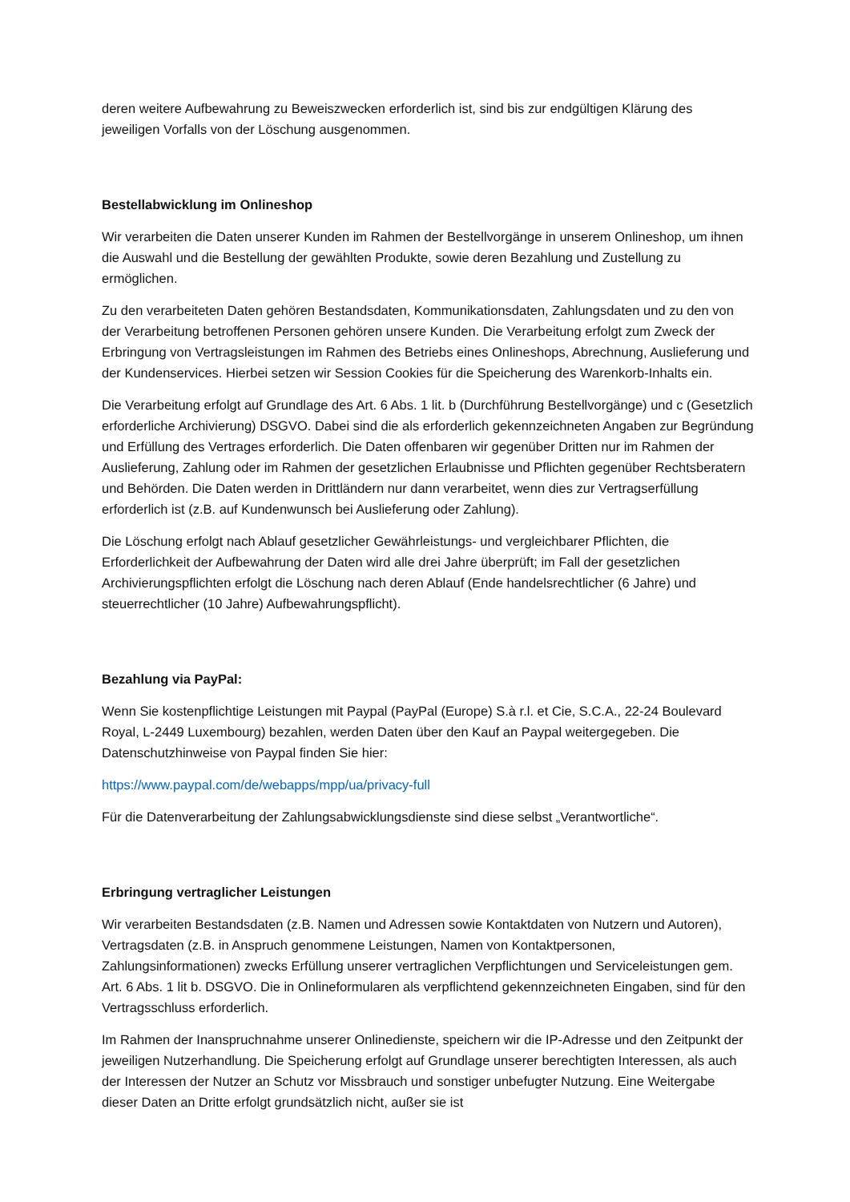deren weitere Aufbewahrung zu Beweiszwecken erforderlich ist, sind bis zur endgültigen Klärung des jeweiligen Vorfalls von der Löschung ausgenommen.
Bestellabwicklung im Onlineshop
Wir verarbeiten die Daten unserer Kunden im Rahmen der Bestellvorgänge in unserem Onlineshop, um ihnen die Auswahl und die Bestellung der gewählten Produkte, sowie deren Bezahlung und Zustellung zu ermöglichen.
Zu den verarbeiteten Daten gehören Bestandsdaten, Kommunikationsdaten, Zahlungsdaten und zu den von der Verarbeitung betroffenen Personen gehören unsere Kunden. Die Verarbeitung erfolgt zum Zweck der Erbringung von Vertragsleistungen im Rahmen des Betriebs eines Onlineshops, Abrechnung, Auslieferung und der Kundenservices. Hierbei setzen wir Session Cookies für die Speicherung des Warenkorb-Inhalts ein.
Die Verarbeitung erfolgt auf Grundlage des Art. 6 Abs. 1 lit. b (Durchführung Bestellvorgänge) und c (Gesetzlich erforderliche Archivierung) DSGVO. Dabei sind die als erforderlich gekennzeichneten Angaben zur Begründung und Erfüllung des Vertrages erforderlich. Die Daten offenbaren wir gegenüber Dritten nur im Rahmen der Auslieferung, Zahlung oder im Rahmen der gesetzlichen Erlaubnisse und Pflichten gegenüber Rechtsberatern und Behörden. Die Daten werden in Drittländern nur dann verarbeitet, wenn dies zur Vertragserfüllung erforderlich ist (z.B. auf Kundenwunsch bei Auslieferung oder Zahlung).
Die Löschung erfolgt nach Ablauf gesetzlicher Gewährleistungs- und vergleichbarer Pflichten, die Erforderlichkeit der Aufbewahrung der Daten wird alle drei Jahre überprüft; im Fall der gesetzlichen Archivierungspflichten erfolgt die Löschung nach deren Ablauf (Ende handelsrechtlicher (6 Jahre) und steuerrechtlicher (10 Jahre) Aufbewahrungspflicht).
Bezahlung via PayPal:
Wenn Sie kostenpflichtige Leistungen mit Paypal (PayPal (Europe) S.à r.l. et Cie, S.C.A., 22-24 Boulevard Royal, L-2449 Luxembourg) bezahlen, werden Daten über den Kauf an Paypal weitergegeben. Die Datenschutzhinweise von Paypal finden Sie hier:
https://www.paypal.com/de/webapps/mpp/ua/privacy-full
Für die Datenverarbeitung der Zahlungsabwicklungsdienste sind diese selbst „Verantwortliche“.
Erbringung vertraglicher Leistungen
Wir verarbeiten Bestandsdaten (z.B. Namen und Adressen sowie Kontaktdaten von Nutzern und Autoren), Vertragsdaten (z.B. in Anspruch genommene Leistungen, Namen von Kontaktpersonen, Zahlungsinformationen) zwecks Erfüllung unserer vertraglichen Verpflichtungen und Serviceleistungen gem. Art. 6 Abs. 1 lit b. DSGVO. Die in Onlineformularen als verpflichtend gekennzeichneten Eingaben, sind für den Vertragsschluss erforderlich.
Im Rahmen der Inanspruchnahme unserer Onlinedienste, speichern wir die IP-Adresse und den Zeitpunkt der jeweiligen Nutzerhandlung. Die Speicherung erfolgt auf Grundlage unserer berechtigten Interessen, als auch der Interessen der Nutzer an Schutz vor Missbrauch und sonstiger unbefugter Nutzung. Eine Weitergabe dieser Daten an Dritte erfolgt grundsätzlich nicht, außer sie ist